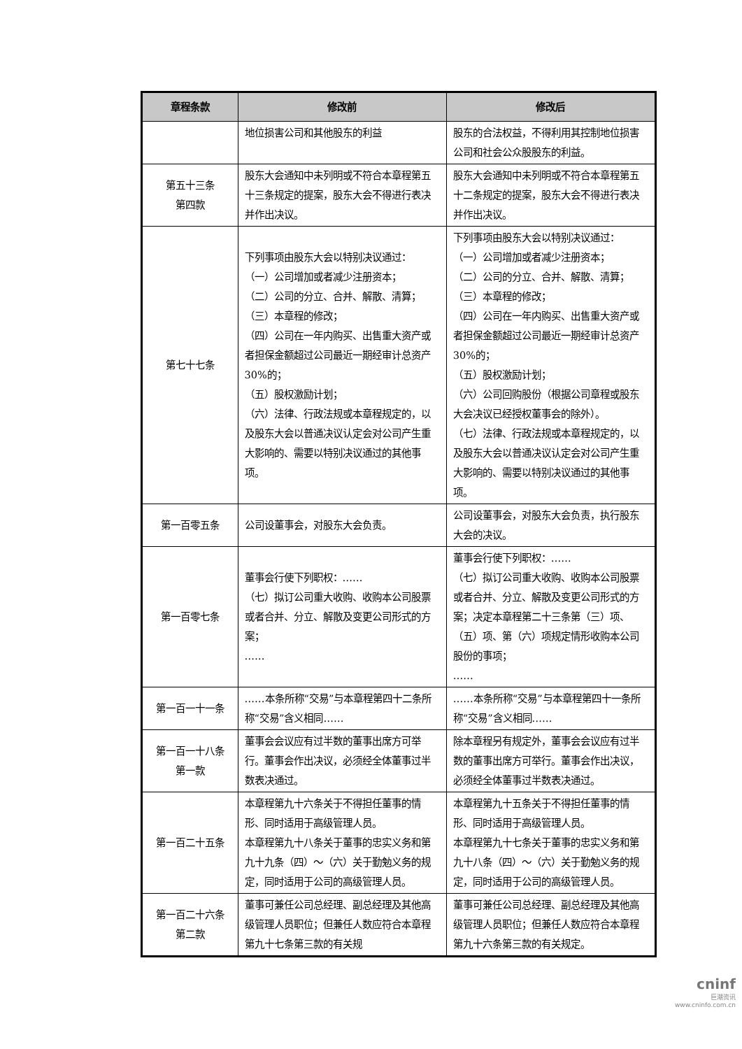| 章程条款 | 修改前 | 修改后 |
| --- | --- | --- |
| | 地位损害公司和其他股东的利益 | 股东的合法权益，不得利用其控制地位损害公司和社会公众股股东的利益。 |
| 第五十三条 第四款 | 股东大会通知中未列明或不符合本章程第五十三条规定的提案，股东大会不得进行表决并作出决议。 | 股东大会通知中未列明或不符合本章程第五十二条规定的提案，股东大会不得进行表决并作出决议。 |
| 第七十七条 | 下列事项由股东大会以特别决议通过： （一）公司增加或者减少注册资本； （二）公司的分立、合并、解散、清算； （三）本章程的修改； （四）公司在一年内购买、出售重大资产或者担保金额超过公司最近一期经审计总资产 30%的； （五）股权激励计划； （六）法律、行政法规或本章程规定的，以及股东大会以普通决议认定会对公司产生重大影响的、需要以特别决议通过的其他事项。 | 下列事项由股东大会以特别决议通过： （一）公司增加或者减少注册资本； （二）公司的分立、合并、解散、清算； （三）本章程的修改； （四）公司在一年内购买、出售重大资产或者担保金额超过公司最近一期经审计总资产 30%的； （五）股权激励计划； （六）公司回购股份（根据公司章程或股东大会决议已经授权董事会的除外）。 （七）法律、行政法规或本章程规定的，以及股东大会以普通决议认定会对公司产生重大影响的、需要以特别决议通过的其他事项。 |
| 第一百零五条 | 公司设董事会，对股东大会负责。 | 公司设董事会，对股东大会负责，执行股东大会的决议。 |
| 第一百零七条 | 董事会行使下列职权：…… （七）拟订公司重大收购、收购本公司股票或者合并、分立、解散及变更公司形式的方案； …… | 董事会行使下列职权：…… （七）拟订公司重大收购、收购本公司股票或者合并、分立、解散及变更公司形式的方案；决定本章程第二十三条第（三）项、（五）项、第（六）项规定情形收购本公司股份的事项； …… |
| 第一百一十一条 | ……本条所称“交易”与本章程第四十二条所称“交易”含义相同…… | ……本条所称“交易”与本章程第四十一条所称“交易”含义相同…… |
| 第一百一十八条 第一款 | 董事会会议应有过半数的董事出席方可举行。董事会作出决议，必须经全体董事过半数表决通过。 | 除本章程另有规定外，董事会会议应有过半数的董事出席方可举行。董事会作出决议，必须经全体董事过半数表决通过。 |
| 第一百二十五条 | 本章程第九十六条关于不得担任董事的情形、同时适用于高级管理人员。 本章程第九十八条关于董事的忠实义务和第九十九条（四）～（六）关于勤勉义务的规定，同时适用于公司的高级管理人员。 | 本章程第九十五条关于不得担任董事的情形、同时适用于高级管理人员。 本章程第九十七条关于董事的忠实义务和第九十八条（四）～（六）关于勤勉义务的规定，同时适用于公司的高级管理人员。 |
| 第一百二十六条 第二款 | 董事可兼任公司总经理、副总经理及其他高级管理人员职位；但兼任人数应符合本章程第九十七条第三款的有关规 | 董事可兼任公司总经理、副总经理及其他高级管理人员职位；但兼任人数应符合本章程第九十六条第三款的有关规定。 |
cninf
巨潮资讯
www.cninfo.com.cn